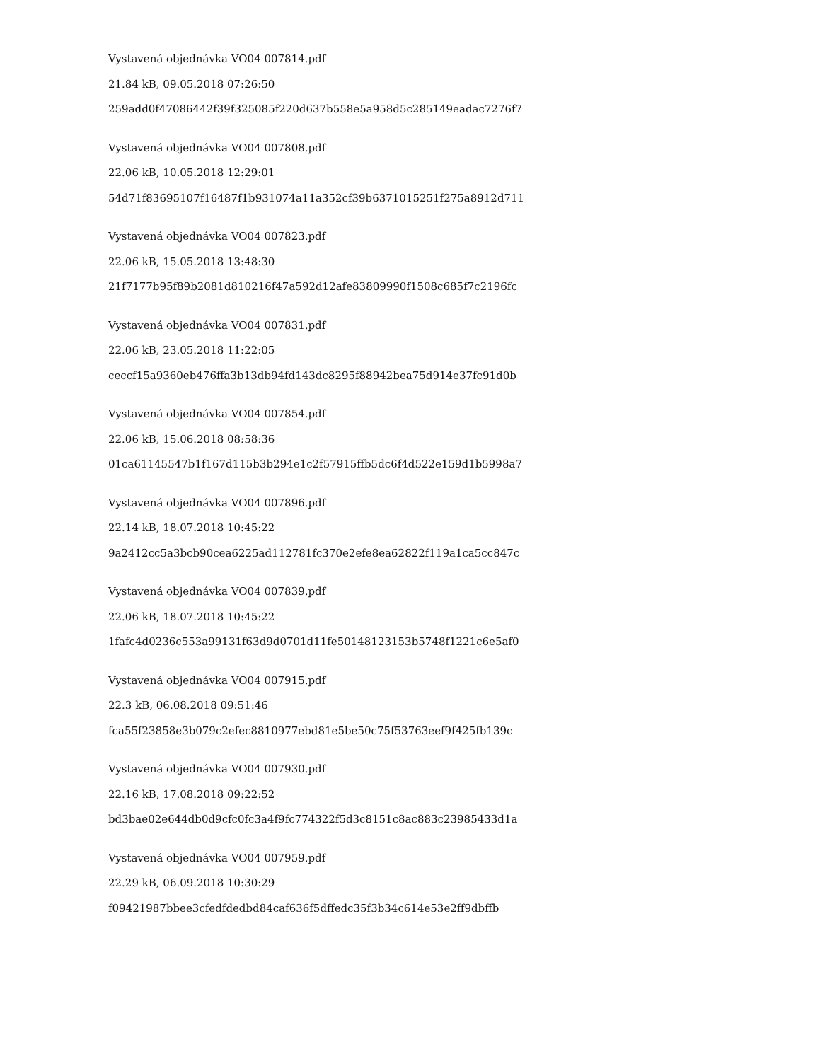Vystavená objednávka VO04 007814.pdf
21.84 kB, 09.05.2018 07:26:50
259add0f47086442f39f325085f220d637b558e5a958d5c285149eadac7276f7
Vystavená objednávka VO04 007808.pdf
22.06 kB, 10.05.2018 12:29:01
54d71f83695107f16487f1b931074a11a352cf39b6371015251f275a8912d711
Vystavená objednávka VO04 007823.pdf
22.06 kB, 15.05.2018 13:48:30
21f7177b95f89b2081d810216f47a592d12afe83809990f1508c685f7c2196fc
Vystavená objednávka VO04 007831.pdf
22.06 kB, 23.05.2018 11:22:05
ceccf15a9360eb476ffa3b13db94fd143dc8295f88942bea75d914e37fc91d0b
Vystavená objednávka VO04 007854.pdf
22.06 kB, 15.06.2018 08:58:36
01ca61145547b1f167d115b3b294e1c2f57915ffb5dc6f4d522e159d1b5998a7
Vystavená objednávka VO04 007896.pdf
22.14 kB, 18.07.2018 10:45:22
9a2412cc5a3bcb90cea6225ad112781fc370e2efe8ea62822f119a1ca5cc847c
Vystavená objednávka VO04 007839.pdf
22.06 kB, 18.07.2018 10:45:22
1fafc4d0236c553a99131f63d9d0701d11fe50148123153b5748f1221c6e5af0
Vystavená objednávka VO04 007915.pdf
22.3 kB, 06.08.2018 09:51:46
fca55f23858e3b079c2efec8810977ebd81e5be50c75f53763eef9f425fb139c
Vystavená objednávka VO04 007930.pdf
22.16 kB, 17.08.2018 09:22:52
bd3bae02e644db0d9cfc0fc3a4f9fc774322f5d3c8151c8ac883c23985433d1a
Vystavená objednávka VO04 007959.pdf
22.29 kB, 06.09.2018 10:30:29
f09421987bbee3cfedfdedbd84caf636f5dffedc35f3b34c614e53e2ff9dbffb